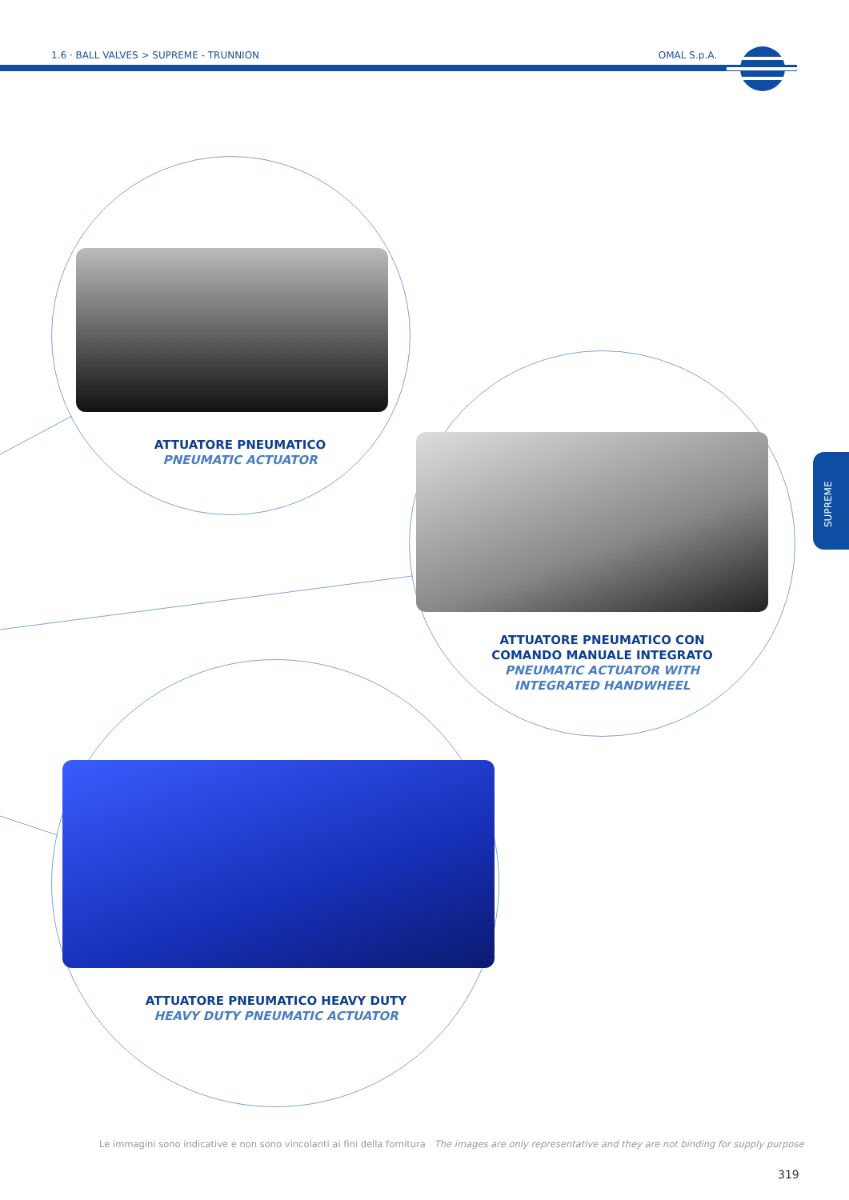1.6 · BALL VALVES > SUPREME - TRUNNION OMAL S.p.A.
SUPREME
ATTUATORE PNEUMATICO
PNEUMATIC ACTUATOR
ATTUATORE PNEUMATICO CON COMANDO MANUALE INTEGRATO
PNEUMATIC ACTUATOR WITH INTEGRATED HANDWHEEL
ATTUATORE PNEUMATICO HEAVY DUTY
HEAVY DUTY PNEUMATIC ACTUATOR
Le immagini sono indicative e non sono vincolanti ai fini della fornitura The images are only representative and they are not binding for supply purpose
319